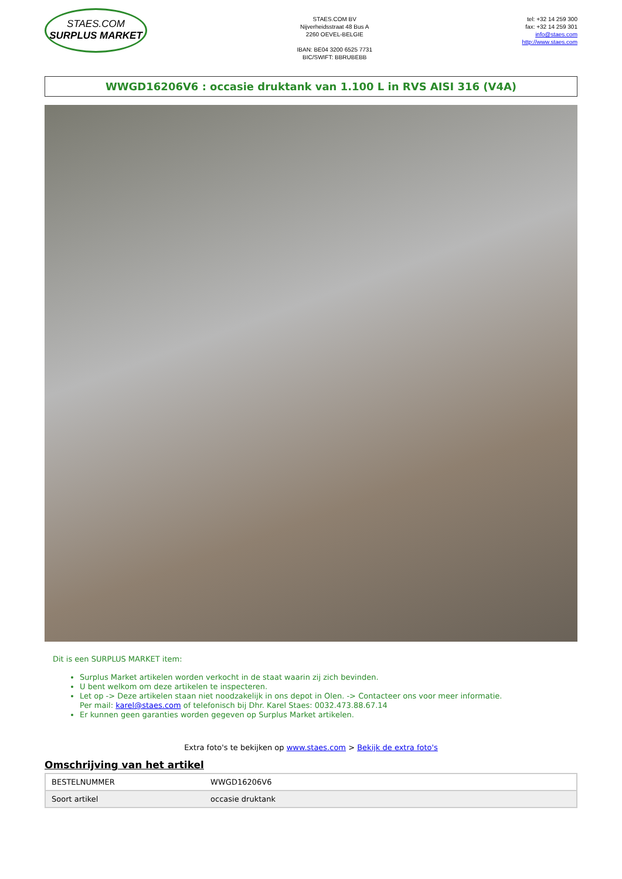STAES.COM
SURPLUS MARKET
STAES.COM BV
Nijverheidsstraat 48 Bus A
2260 OEVEL-BELGIE
IBAN: BE04 3200 6525 7731
BIC/SWIFT: BBRUBEBB
tel: +32 14 259 300
fax: +32 14 259 301
info@staes.com
http://www.staes.com
WWGD16206V6 : occasie druktank van 1.100 L in RVS AISI 316 (V4A)
Dit is een SURPLUS MARKET item:
Surplus Market artikelen worden verkocht in de staat waarin zij zich bevinden.
U bent welkom om deze artikelen te inspecteren.
Let op -> Deze artikelen staan niet noodzakelijk in ons depot in Olen. -> Contacteer ons voor meer informatie.
Per mail: karel@staes.com of telefonisch bij Dhr. Karel Staes: 0032.473.88.67.14
Er kunnen geen garanties worden gegeven op Surplus Market artikelen.
Extra foto's te bekijken op www.staes.com > Bekijk de extra foto's
Omschrijving van het artikel
| BESTELNUMMER | WWGD16206V6 |
| Soort artikel | occasie druktank |